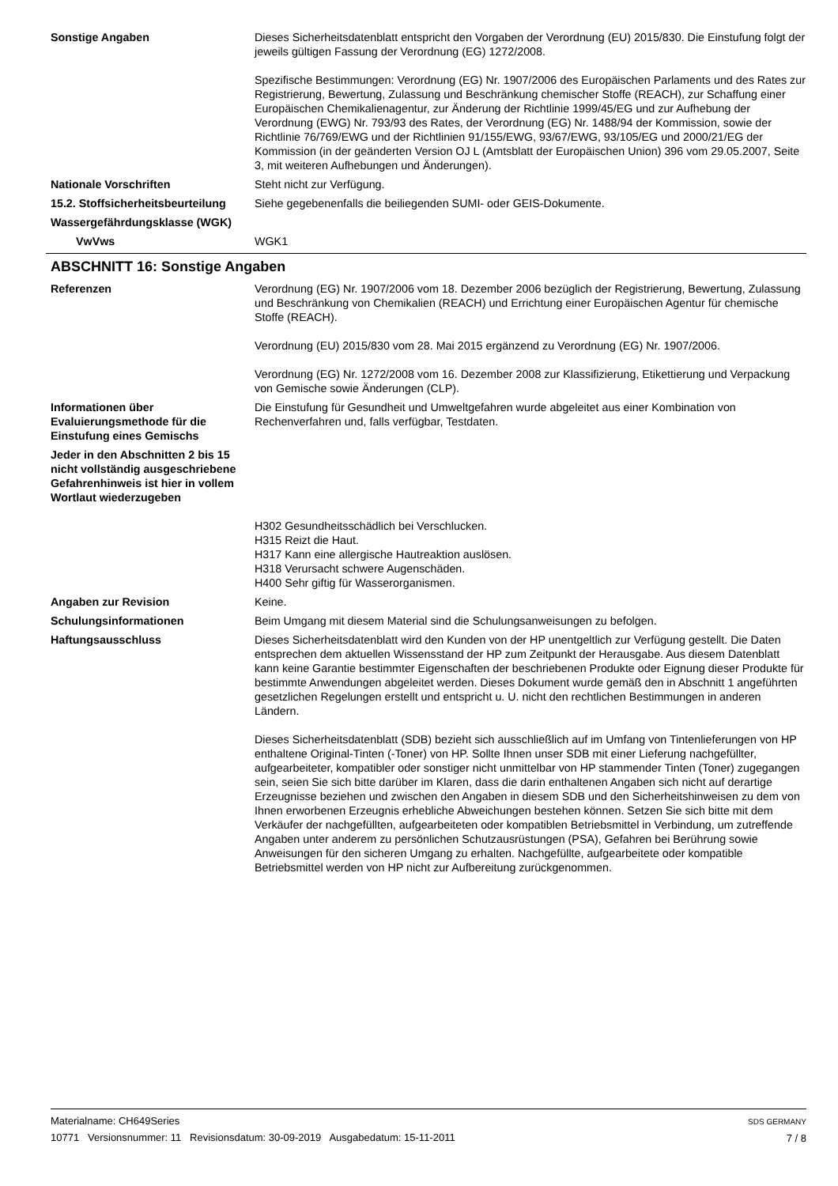Sonstige Angaben Dieses Sicherheitsdatenblatt entspricht den Vorgaben der Verordnung (EU) 2015/830. Die Einstufung folgt der jeweils gültigen Fassung der Verordnung (EG) 1272/2008.
Spezifische Bestimmungen: Verordnung (EG) Nr. 1907/2006 des Europäischen Parlaments und des Rates zur Registrierung, Bewertung, Zulassung und Beschränkung chemischer Stoffe (REACH), zur Schaffung einer Europäischen Chemikalienagentur, zur Änderung der Richtlinie 1999/45/EG und zur Aufhebung der Verordnung (EWG) Nr. 793/93 des Rates, der Verordnung (EG) Nr. 1488/94 der Kommission, sowie der Richtlinie 76/769/EWG und der Richtlinien 91/155/EWG, 93/67/EWG, 93/105/EG und 2000/21/EG der Kommission (in der geänderten Version OJ L (Amtsblatt der Europäischen Union) 396 vom 29.05.2007, Seite 3, mit weiteren Aufhebungen und Änderungen).
Nationale Vorschriften Steht nicht zur Verfügung.
15.2. Stoffsicherheitsbeurteilung
Siehe gegebenenfalls die beiliegenden SUMI- oder GEIS-Dokumente.
Wassergefährdungsklasse (WGK)
VwVws WGK1
ABSCHNITT 16: Sonstige Angaben
Referenzen Verordnung (EG) Nr. 1907/2006 vom 18. Dezember 2006 bezüglich der Registrierung, Bewertung, Zulassung und Beschränkung von Chemikalien (REACH) und Errichtung einer Europäischen Agentur für chemische Stoffe (REACH).
Verordnung (EU) 2015/830 vom 28. Mai 2015 ergänzend zu Verordnung (EG) Nr. 1907/2006.
Verordnung (EG) Nr. 1272/2008 vom 16. Dezember 2008 zur Klassifizierung, Etikettierung und Verpackung von Gemische sowie Änderungen (CLP).
Informationen über Evaluierungsmethode für die Einstufung eines Gemischs
Die Einstufung für Gesundheit und Umweltgefahren wurde abgeleitet aus einer Kombination von Rechenverfahren und, falls verfügbar, Testdaten.
Jeder in den Abschnitten 2 bis 15 nicht vollständig ausgeschriebene Gefahrenhinweis ist hier in vollem Wortlaut wiederzugeben
H302 Gesundheitsschädlich bei Verschlucken.
H315 Reizt die Haut.
H317 Kann eine allergische Hautreaktion auslösen.
H318 Verursacht schwere Augenschäden.
H400 Sehr giftig für Wasserorganismen.
Angaben zur Revision Keine.
Schulungsinformationen Beim Umgang mit diesem Material sind die Schulungsanweisungen zu befolgen.
Haftungsausschluss Dieses Sicherheitsdatenblatt wird den Kunden von der HP unentgeltlich zur Verfügung gestellt. Die Daten entsprechen dem aktuellen Wissensstand der HP zum Zeitpunkt der Herausgabe. Aus diesem Datenblatt kann keine Garantie bestimmter Eigenschaften der beschriebenen Produkte oder Eignung dieser Produkte für bestimmte Anwendungen abgeleitet werden. Dieses Dokument wurde gemäß den in Abschnitt 1 angeführten gesetzlichen Regelungen erstellt und entspricht u. U. nicht den rechtlichen Bestimmungen in anderen Ländern.
Dieses Sicherheitsdatenblatt (SDB) bezieht sich ausschließlich auf im Umfang von Tintenlieferungen von HP enthaltene Original-Tinten (-Toner) von HP. Sollte Ihnen unser SDB mit einer Lieferung nachgefüllter, aufgearbeiteter, kompatibler oder sonstiger nicht unmittelbar von HP stammender Tinten (Toner) zugegangen sein, seien Sie sich bitte darüber im Klaren, dass die darin enthaltenen Angaben sich nicht auf derartige Erzeugnisse beziehen und zwischen den Angaben in diesem SDB und den Sicherheitshinweisen zu dem von Ihnen erworbenen Erzeugnis erhebliche Abweichungen bestehen können. Setzen Sie sich bitte mit dem Verkäufer der nachgefüllten, aufgearbeiteten oder kompatiblen Betriebsmittel in Verbindung, um zutreffende Angaben unter anderem zu persönlichen Schutzausrüstungen (PSA), Gefahren bei Berührung sowie Anweisungen für den sicheren Umgang zu erhalten. Nachgefüllte, aufgearbeitete oder kompatible Betriebsmittel werden von HP nicht zur Aufbereitung zurückgenommen.
Materialname: CH649Series
10771 Versionsnummer: 11 Revisionsdatum: 30-09-2019 Ausgabedatum: 15-11-2011
SDS GERMANY
7 / 8